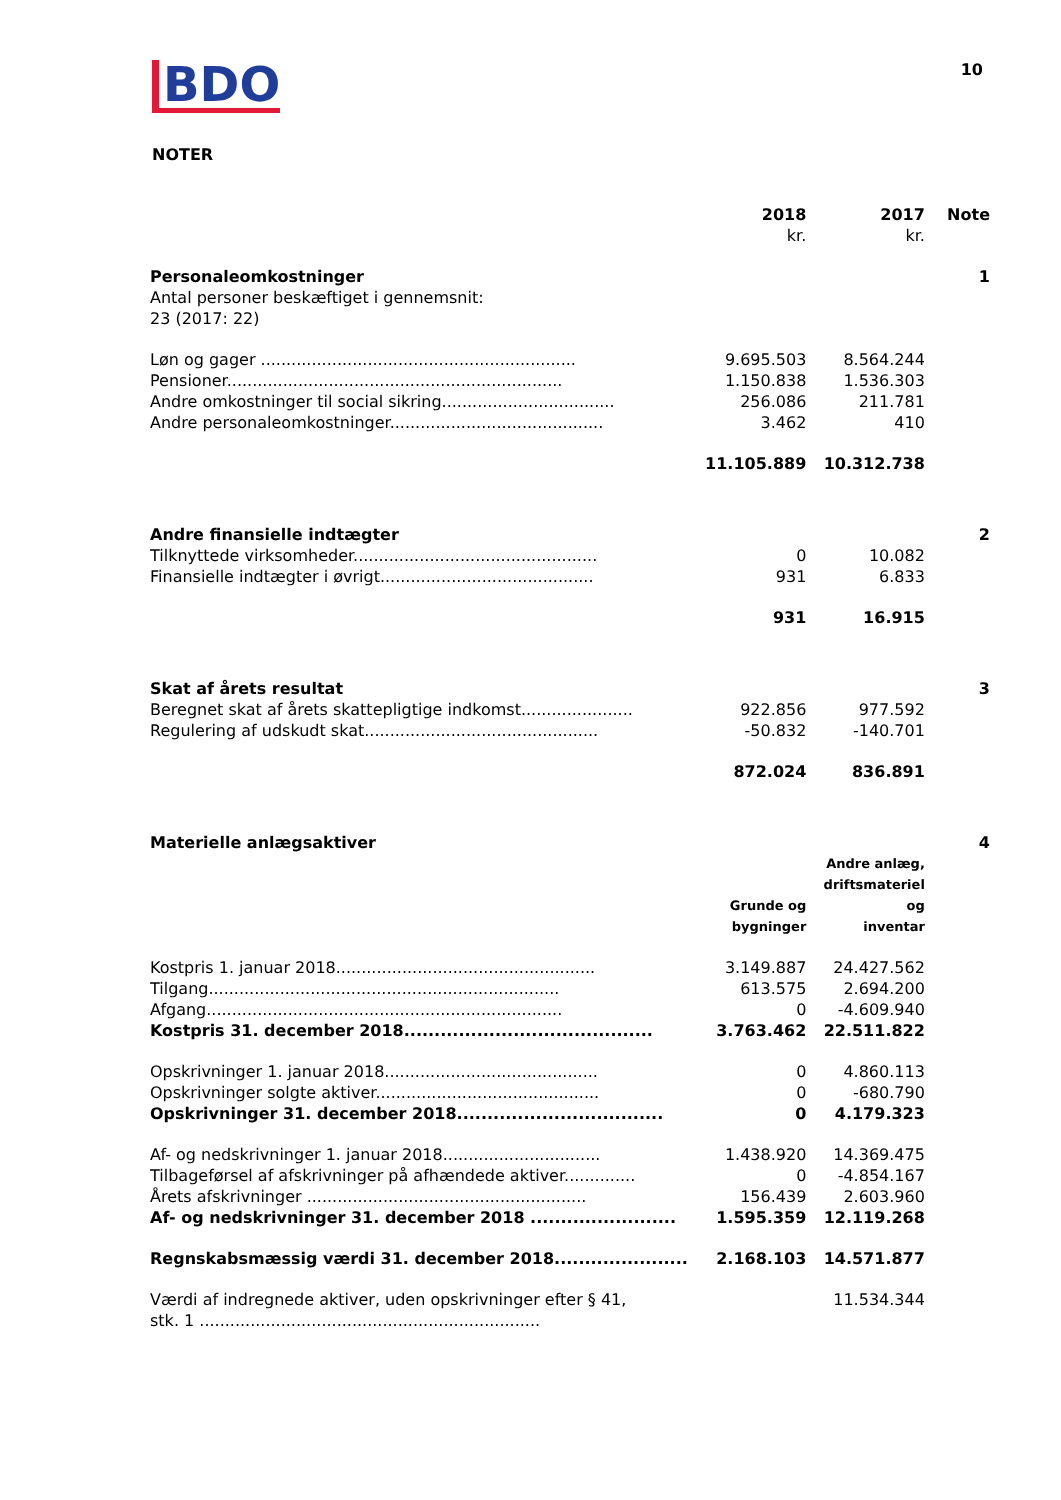BDO
10
NOTER
| | 2018 kr. | 2017 kr. | Note |
| --- | --- | --- | --- |
| Personaleomkostninger | | | 1 |
| Antal personer beskæftiget i gennemsnit: 23 (2017: 22) | | | |
| Løn og gager .............................................................. | 9.695.503 | 8.564.244 | |
| Pensioner.................................................................. | 1.150.838 | 1.536.303 | |
| Andre omkostninger til social sikring.................................. | 256.086 | 211.781 | |
| Andre personaleomkostninger.......................................... | 3.462 | 410 | |
| | 11.105.889 | 10.312.738 | |
| Andre finansielle indtægter | | | 2 |
| Tilknyttede virksomheder................................................ | 0 | 10.082 | |
| Finansielle indtægter i øvrigt.......................................... | 931 | 6.833 | |
| | 931 | 16.915 | |
| Skat af årets resultat | | | 3 |
| Beregnet skat af årets skattepligtige indkomst...................... | 922.856 | 977.592 | |
| Regulering af udskudt skat.............................................. | -50.832 | -140.701 | |
| | 872.024 | 836.891 | |
| Materielle anlægsaktiver | | | 4 |
| | Grunde og bygninger | Andre anlæg, driftsmateriel og inventar | |
| Kostpris 1. januar 2018................................................... | 3.149.887 | 24.427.562 | |
| Tilgang..................................................................... | 613.575 | 2.694.200 | |
| Afgang...................................................................... | 0 | -4.609.940 | |
| Kostpris 31. december 2018......................................... | 3.763.462 | 22.511.822 | |
| Opskrivninger 1. januar 2018.......................................... | 0 | 4.860.113 | |
| Opskrivninger solgte aktiver............................................ | 0 | -680.790 | |
| Opskrivninger 31. december 2018.................................. | 0 | 4.179.323 | |
| Af- og nedskrivninger 1. januar 2018............................... | 1.438.920 | 14.369.475 | |
| Tilbageførsel af afskrivninger på afhændede aktiver.............. | 0 | -4.854.167 | |
| Årets afskrivninger ....................................................... | 156.439 | 2.603.960 | |
| Af- og nedskrivninger 31. december 2018 ........................ | 1.595.359 | 12.119.268 | |
| Regnskabsmæssig værdi 31. december 2018...................... | 2.168.103 | 14.571.877 | |
| Værdi af indregnede aktiver, uden opskrivninger efter § 41, stk. 1 ................................................................... | | 11.534.344 | |